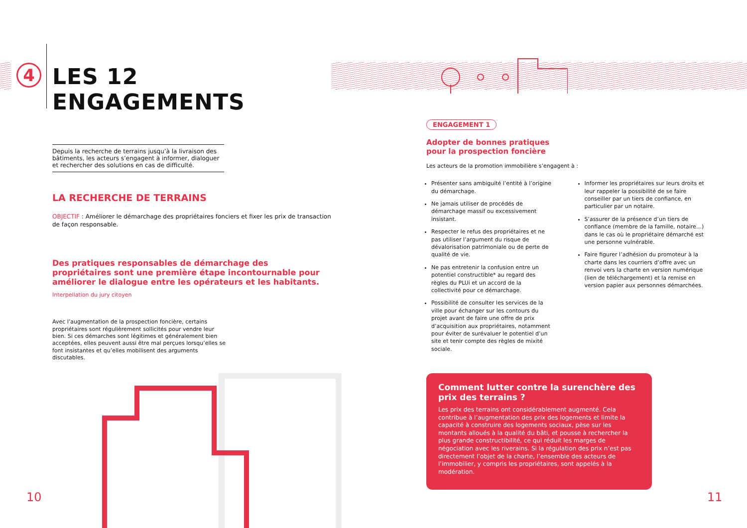4
LES 12 ENGAGEMENTS
Depuis la recherche de terrains jusqu’à la livraison des bâtiments, les acteurs s’engagent à informer, dialoguer et rechercher des solutions en cas de difficulté.
LA RECHERCHE DE TERRAINS
OBJECTIF : Améliorer le démarchage des propriétaires fonciers et fixer les prix de transaction de façon responsable.
Des pratiques responsables de démarchage des propriétaires sont une première étape incontournable pour améliorer le dialogue entre les opérateurs et les habitants.
Interpellation du jury citoyen
Avec l’augmentation de la prospection foncière, certains propriétaires sont régulièrement sollicités pour vendre leur bien. Si ces démarches sont légitimes et généralement bien acceptées, elles peuvent aussi être mal perçues lorsqu’elles se font insistantes et qu’elles mobilisent des arguments discutables.
ENGAGEMENT 1
Adopter de bonnes pratiques
pour la prospection foncière
Les acteurs de la promotion immobilière s’engagent à :
Présenter sans ambiguïté l’entité à l’origine du démarchage.
Ne jamais utiliser de procédés de démarchage massif ou excessivement insistant.
Respecter le refus des propriétaires et ne pas utiliser l’argument du risque de dévalorisation patrimoniale ou de perte de qualité de vie.
Ne pas entretenir la confusion entre un potentiel constructible* au regard des règles du PLUi et un accord de la collectivité pour ce démarchage.
Possibilité de consulter les services de la ville pour échanger sur les contours du projet avant de faire une offre de prix d’acquisition aux propriétaires, notamment pour éviter de surévaluer le potentiel d’un site et tenir compte des règles de mixité sociale.
Informer les propriétaires sur leurs droits et leur rappeler la possibilité de se faire conseiller par un tiers de confiance, en particulier par un notaire.
S’assurer de la présence d’un tiers de confiance (membre de la famille, notaire…) dans le cas où le propriétaire démarché est une personne vulnérable.
Faire figurer l’adhésion du promoteur à la charte dans les courriers d’offre avec un renvoi vers la charte en version numérique (lien de téléchargement) et la remise en version papier aux personnes démarchées.
Comment lutter contre la surenchère des prix des terrains ?
Les prix des terrains ont considérablement augmenté. Cela contribue à l’augmentation des prix des logements et limite la capacité à construire des logements sociaux, pèse sur les montants alloués à la qualité du bâti, et pousse à rechercher la plus grande constructibilité, ce qui réduit les marges de négociation avec les riverains. Si la régulation des prix n’est pas directement l’objet de la charte, l’ensemble des acteurs de l’immobilier, y compris les propriétaires, sont appelés à la modération.
10 11